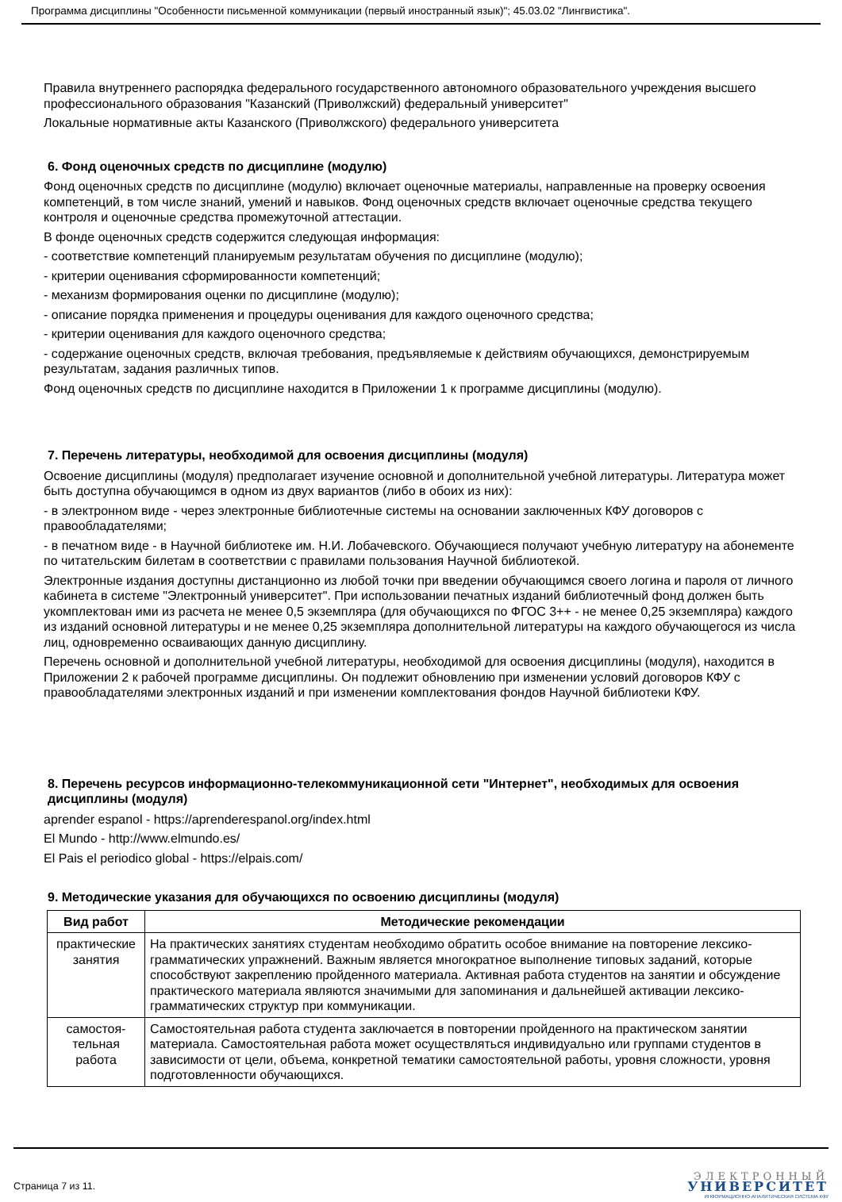Программа дисциплины "Особенности письменной коммуникации (первый иностранный язык)"; 45.03.02 "Лингвистика".
Правила внутреннего распорядка федерального государственного автономного образовательного учреждения высшего профессионального образования "Казанский (Приволжский) федеральный университет"
Локальные нормативные акты Казанского (Приволжского) федерального университета
6. Фонд оценочных средств по дисциплине (модулю)
Фонд оценочных средств по дисциплине (модулю) включает оценочные материалы, направленные на проверку освоения компетенций, в том числе знаний, умений и навыков. Фонд оценочных средств включает оценочные средства текущего контроля и оценочные средства промежуточной аттестации.
В фонде оценочных средств содержится следующая информация:
- соответствие компетенций планируемым результатам обучения по дисциплине (модулю);
- критерии оценивания сформированности компетенций;
- механизм формирования оценки по дисциплине (модулю);
- описание порядка применения и процедуры оценивания для каждого оценочного средства;
- критерии оценивания для каждого оценочного средства;
- содержание оценочных средств, включая требования, предъявляемые к действиям обучающихся, демонстрируемым результатам, задания различных типов.
Фонд оценочных средств по дисциплине находится в Приложении 1 к программе дисциплины (модулю).
7. Перечень литературы, необходимой для освоения дисциплины (модуля)
Освоение дисциплины (модуля) предполагает изучение основной и дополнительной учебной литературы. Литература может быть доступна обучающимся в одном из двух вариантов (либо в обоих из них):
- в электронном виде - через электронные библиотечные системы на основании заключенных КФУ договоров с правообладателями;
- в печатном виде - в Научной библиотеке им. Н.И. Лобачевского. Обучающиеся получают учебную литературу на абонементе по читательским билетам в соответствии с правилами пользования Научной библиотекой.
Электронные издания доступны дистанционно из любой точки при введении обучающимся своего логина и пароля от личного кабинета в системе "Электронный университет". При использовании печатных изданий библиотечный фонд должен быть укомплектован ими из расчета не менее 0,5 экземпляра (для обучающихся по ФГОС 3++ - не менее 0,25 экземпляра) каждого из изданий основной литературы и не менее 0,25 экземпляра дополнительной литературы на каждого обучающегося из числа лиц, одновременно осваивающих данную дисциплину.
Перечень основной и дополнительной учебной литературы, необходимой для освоения дисциплины (модуля), находится в Приложении 2 к рабочей программе дисциплины. Он подлежит обновлению при изменении условий договоров КФУ с правообладателями электронных изданий и при изменении комплектования фондов Научной библиотеки КФУ.
8. Перечень ресурсов информационно-телекоммуникационной сети "Интернет", необходимых для освоения дисциплины (модуля)
aprender espanol - https://aprenderespanol.org/index.html
El Mundo - http://www.elmundo.es/
El Pais el periodico global - https://elpais.com/
9. Методические указания для обучающихся по освоению дисциплины (модуля)
| Вид работ | Методические рекомендации |
| --- | --- |
| практические занятия | На практических занятиях студентам необходимо обратить особое внимание на повторение лексико- грамматических упражнений. Важным является многократное выполнение типовых заданий, которые способствуют закреплению пройденного материала. Активная работа студентов на занятии и обсуждение практического материала являются значимыми для запоминания и дальнейшей активации лексико-грамматических структур при коммуникации. |
| самостоя-тельная работа | Самостоятельная работа студента заключается в повторении пройденного на практическом занятии материала. Самостоятельная работа может осуществляться индивидуально или группами студентов в зависимости от цели, объема, конкретной тематики самостоятельной работы, уровня сложности, уровня подготовленности обучающихся. |
Страница 7 из 11.
ЭЛЕКТРОННЫЙ
УНИВЕРСИТЕТ
ИНФОРМАЦИОННО-АНАЛИТИЧЕСКАЯ СИСТЕМА КФУ